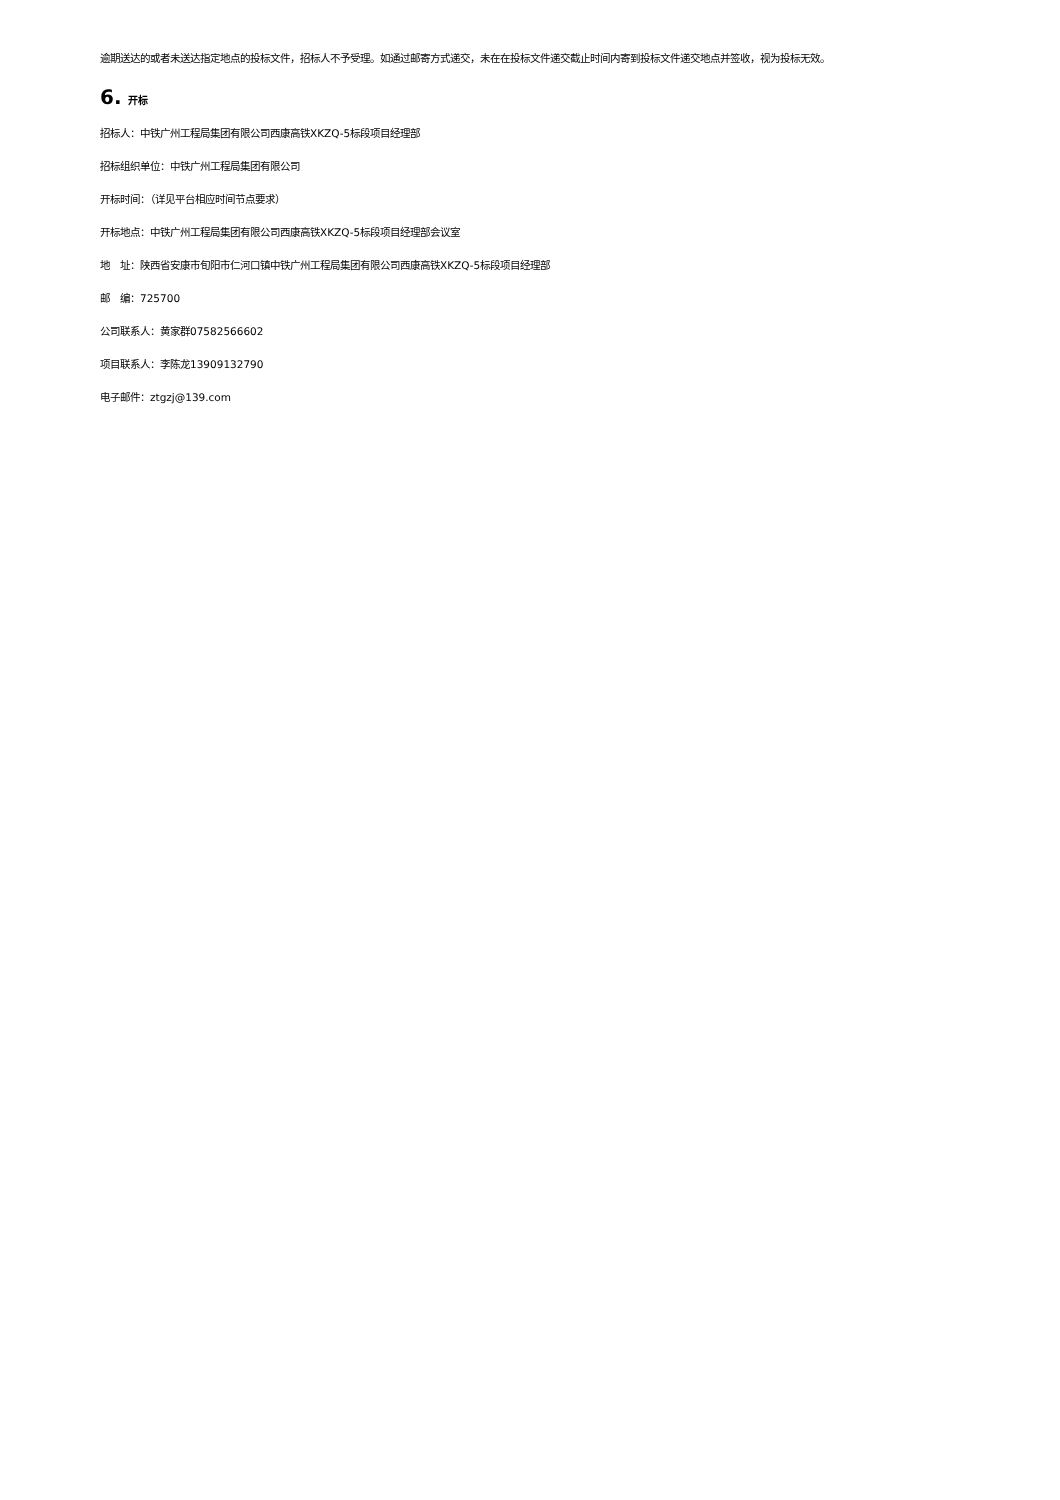逾期送达的或者未送达指定地点的投标文件，招标人不予受理。如通过邮寄方式递交，未在在投标文件递交截止时间内寄到投标文件递交地点并签收，视为投标无效。
6. 开标
招标人：中铁广州工程局集团有限公司西康高铁XKZQ-5标段项目经理部
招标组织单位：中铁广州工程局集团有限公司
开标时间：（详见平台相应时间节点要求）
开标地点：中铁广州工程局集团有限公司西康高铁XKZQ-5标段项目经理部会议室
地　址：陕西省安康市旬阳市仁河口镇中铁广州工程局集团有限公司西康高铁XKZQ-5标段项目经理部
邮　编：725700
公司联系人：黄家群07582566602
项目联系人：李陈龙13909132790
电子邮件：ztgzj@139.com